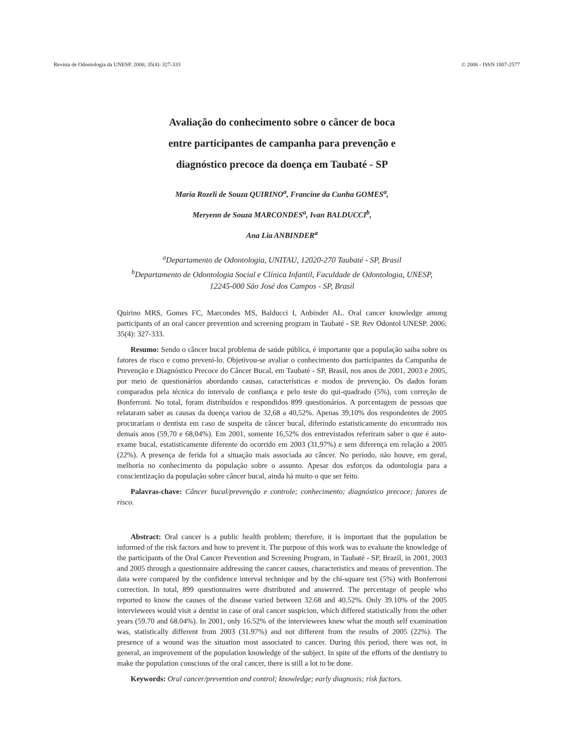Revista de Odontologia da UNESP. 2006; 35(4): 327-333 © 2006 - ISSN 1807-2577
Avaliação do conhecimento sobre o câncer de boca
entre participantes de campanha para prevenção e
diagnóstico precoce da doença em Taubaté - SP
Maria Rozeli de Souza QUIRINO<sup>a</sup>, Francine da Cunha GOMES<sup>a</sup>,
Meryenn de Souza MARCONDES<sup>a</sup>, Ivan BALDUCCI<sup>b</sup>,
Ana Lia ANBINDER<sup>a</sup>
<sup>a</sup> Departamento de Odontologia, UNITAU, 12020-270 Taubaté - SP, Brasil
<sup>b</sup> Departamento de Odontologia Social e Clínica Infantil, Faculdade de Odontologia, UNESP,
12245-000 São José dos Campos - SP, Brasil
Quirino MRS, Gomes FC, Marcondes MS, Balducci I, Anbinder AL. Oral cancer knowledge among participants of an oral cancer prevention and screening program in Taubaté - SP. Rev Odontol UNESP. 2006; 35(4): 327-333.
Resumo: Sendo o câncer bucal problema de saúde pública, é importante que a população saiba sobre os fatores de risco e como preveni-lo. Objetivou-se avaliar o conhecimento dos participantes da Campanha de Prevenção e Diagnóstico Precoce do Câncer Bucal, em Taubaté - SP, Brasil, nos anos de 2001, 2003 e 2005, por meio de questionários abordando causas, características e modos de prevenção. Os dados foram comparados pela técnica do intervalo de confiança e pelo teste do qui-quadrado (5%), com correção de Bonferroni. No total, foram distribuídos e respondidos 899 questionários. A porcentagem de pessoas que relataram saber as causas da doença variou de 32,68 a 40,52%. Apenas 39,10% dos respondentes de 2005 procurariam o dentista em caso de suspeita de câncer bucal, diferindo estatisticamente do encontrado nos demais anos (59,70 e 68,04%). Em 2001, somente 16,52% dos entrevistados referiram saber o que é auto-exame bucal, estatisticamente diferente do ocorrido em 2003 (31,97%) e sem diferença em relação a 2005 (22%). A presença de ferida foi a situação mais associada ao câncer. No período, não houve, em geral, melhoria no conhecimento da população sobre o assunto. Apesar dos esforços da odontologia para a conscientização da população sobre câncer bucal, ainda há muito o que ser feito.
Palavras-chave: Câncer bucal/prevenção e controle; conhecimento; diagnóstico precoce; fatores de risco.
Abstract: Oral cancer is a public health problem; therefore, it is important that the population be informed of the risk factors and how to prevent it. The purpose of this work was to evaluate the knowledge of the participants of the Oral Cancer Prevention and Screening Program, in Taubaté - SP, Brazil, in 2001, 2003 and 2005 through a questionnaire addressing the cancer causes, characteristics and means of prevention. The data were compared by the confidence interval technique and by the chi-square test (5%) with Bonferroni correction. In total, 899 questionnaires were distributed and answered. The percentage of people who reported to know the causes of the disease varied between 32.68 and 40.52%. Only 39.10% of the 2005 interviewees would visit a dentist in case of oral cancer suspicion, which differed statistically from the other years (59.70 and 68.04%). In 2001, only 16.52% of the interviewees knew what the mouth self examination was, statistically different from 2003 (31.97%) and not different from the results of 2005 (22%). The presence of a wound was the situation most associated to cancer. During this period, there was not, in general, an improvement of the population knowledge of the subject. In spite of the efforts of the dentistry to make the population conscious of the oral cancer, there is still a lot to be done.
Keywords: Oral cancer/prevention and control; knowledge; early diagnosis; risk factors.